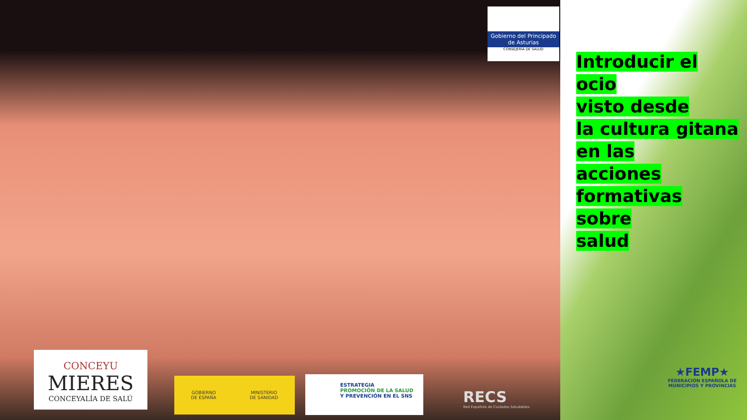Gobierno del Principado de Asturias
CONSEJERÍA DE SALUD
Introducir el ocio
visto desde
la cultura gitana
en las
acciones
formativas sobre
salud
CONCEYU
MIERES
CONCEYALÍA DE SALÚ
GOBIERNO
DE ESPAÑA MINISTERIO
DE SANIDAD
ESTRATEGIA
PROMOCIÓN DE LA SALUD
Y PREVENCIÓN EN EL SNS
RECS
Red Española de Ciudades Saludables
★FEMP★
FEDERACIÓN ESPAÑOLA DE MUNICIPIOS Y PROVINCIAS